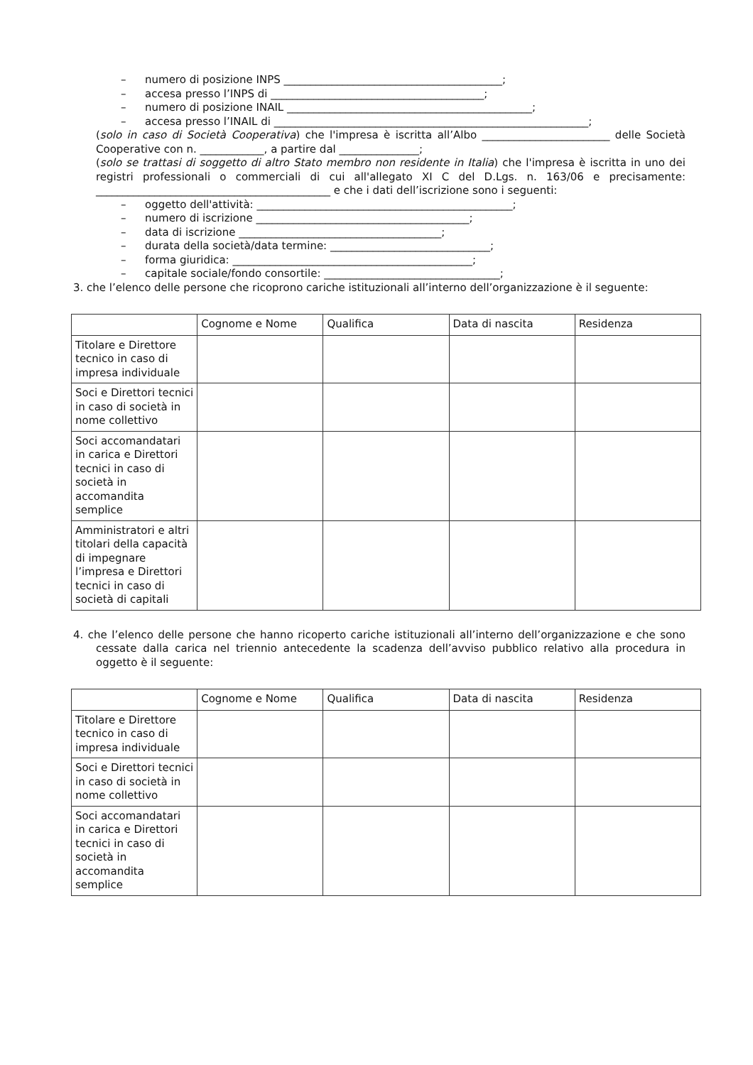– numero di posizione INPS _________________________________________;
– accesa presso l’INPS di ________________________________________;
– numero di posizione INAIL ______________________________________________;
– accesa presso l’INAIL di ___________________________________________________________;
(solo in caso di Società Cooperativa) che l'impresa è iscritta all’Albo ________________________ delle Società Cooperative con n. ____________, a partire dal _______________;
(solo se trattasi di soggetto di altro Stato membro non residente in Italia) che l'impresa è iscritta in uno dei registri professionali o commerciali di cui all'allegato XI C del D.Lgs. n. 163/06 e precisamente: ____________________________________________ e che i dati dell’iscrizione sono i seguenti:
– oggetto dell'attività: ________________________________________________;
– numero di iscrizione ________________________________________;
– data di iscrizione ______________________________________;
– durata della società/data termine: ______________________________;
– forma giuridica: _____________________________________________;
– capitale sociale/fondo consortile: _________________________________;
3. che l’elenco delle persone che ricoprono cariche istituzionali all’interno dell’organizzazione è il seguente:
| | Cognome e Nome | Qualifica | Data di nascita | Residenza |
| --- | --- | --- | --- | --- |
| Titolare e Direttore tecnico in caso di impresa individuale | | | | |
| Soci e Direttori tecnici in caso di società in nome collettivo | | | | |
| Soci accomandatari in carica e Direttori tecnici in caso di società in accomandita semplice | | | | |
| Amministratori e altri titolari della capacità di impegnare l’impresa e Direttori tecnici in caso di società di capitali | | | | |
4. che l’elenco delle persone che hanno ricoperto cariche istituzionali all’interno dell’organizzazione e che sono cessate dalla carica nel triennio antecedente la scadenza dell’avviso pubblico relativo alla procedura in oggetto è il seguente:
| | Cognome e Nome | Qualifica | Data di nascita | Residenza |
| --- | --- | --- | --- | --- |
| Titolare e Direttore tecnico in caso di impresa individuale | | | | |
| Soci e Direttori tecnici in caso di società in nome collettivo | | | | |
| Soci accomandatari in carica e Direttori tecnici in caso di società in accomandita semplice | | | | |